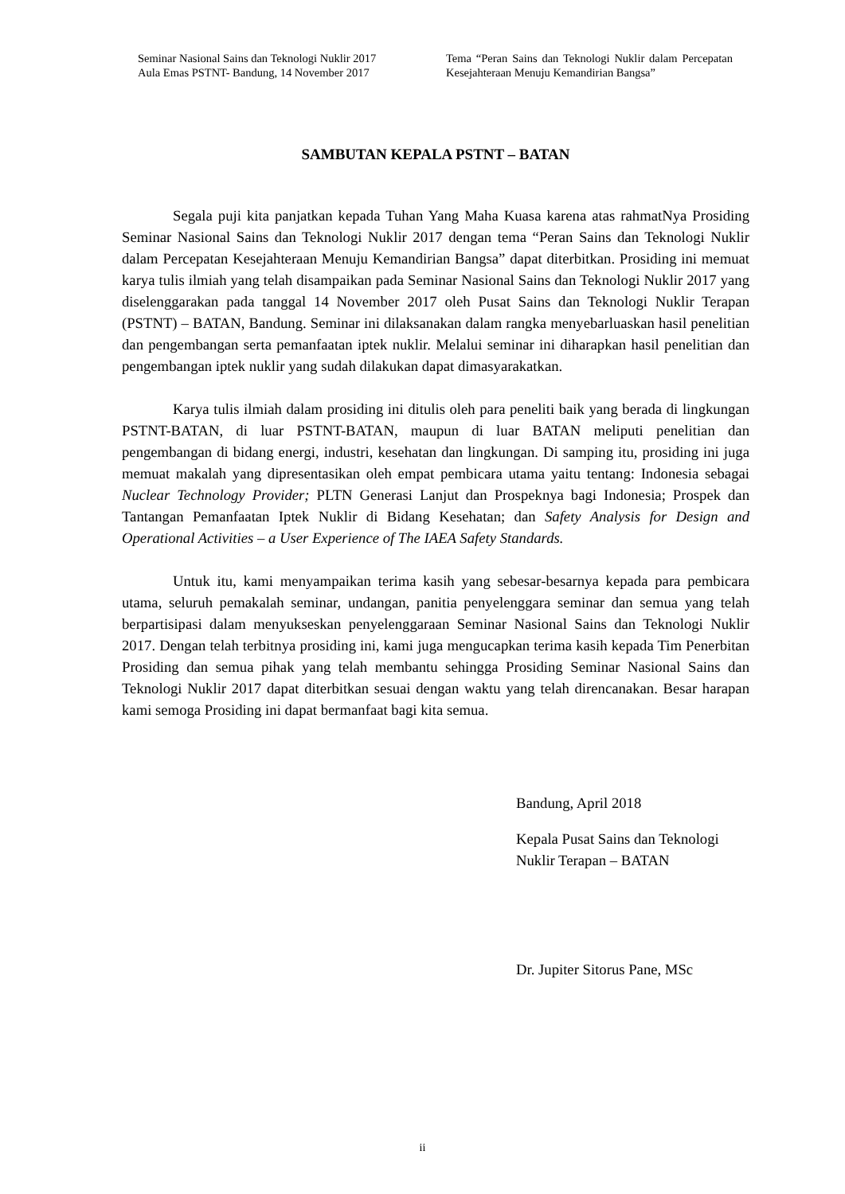Seminar Nasional Sains dan Teknologi Nuklir 2017
Aula Emas PSTNT- Bandung, 14 November 2017
Tema “Peran Sains dan Teknologi Nuklir dalam Percepatan Kesejahteraan Menuju Kemandirian Bangsa”
SAMBUTAN KEPALA PSTNT – BATAN
Segala puji kita panjatkan kepada Tuhan Yang Maha Kuasa karena atas rahmatNya Prosiding Seminar Nasional Sains dan Teknologi Nuklir 2017 dengan tema “Peran Sains dan Teknologi Nuklir dalam Percepatan Kesejahteraan Menuju Kemandirian Bangsa” dapat diterbitkan. Prosiding ini memuat karya tulis ilmiah yang telah disampaikan pada Seminar Nasional Sains dan Teknologi Nuklir 2017 yang diselenggarakan pada tanggal 14 November 2017 oleh Pusat Sains dan Teknologi Nuklir Terapan (PSTNT) – BATAN, Bandung. Seminar ini dilaksanakan dalam rangka menyebarluaskan hasil penelitian dan pengembangan serta pemanfaatan iptek nuklir. Melalui seminar ini diharapkan hasil penelitian dan pengembangan iptek nuklir yang sudah dilakukan dapat dimasyarakatkan.
Karya tulis ilmiah dalam prosiding ini ditulis oleh para peneliti baik yang berada di lingkungan PSTNT-BATAN, di luar PSTNT-BATAN, maupun di luar BATAN meliputi penelitian dan pengembangan di bidang energi, industri, kesehatan dan lingkungan. Di samping itu, prosiding ini juga memuat makalah yang dipresentasikan oleh empat pembicara utama yaitu tentang: Indonesia sebagai Nuclear Technology Provider; PLTN Generasi Lanjut dan Prospeknya bagi Indonesia; Prospek dan Tantangan Pemanfaatan Iptek Nuklir di Bidang Kesehatan; dan Safety Analysis for Design and Operational Activities – a User Experience of The IAEA Safety Standards.
Untuk itu, kami menyampaikan terima kasih yang sebesar-besarnya kepada para pembicara utama, seluruh pemakalah seminar, undangan, panitia penyelenggara seminar dan semua yang telah berpartisipasi dalam menyukseskan penyelenggaraan Seminar Nasional Sains dan Teknologi Nuklir 2017. Dengan telah terbitnya prosiding ini, kami juga mengucapkan terima kasih kepada Tim Penerbitan Prosiding dan semua pihak yang telah membantu sehingga Prosiding Seminar Nasional Sains dan Teknologi Nuklir 2017 dapat diterbitkan sesuai dengan waktu yang telah direncanakan. Besar harapan kami semoga Prosiding ini dapat bermanfaat bagi kita semua.
Bandung, April 2018
Kepala Pusat Sains dan Teknologi
Nuklir Terapan – BATAN
Dr. Jupiter Sitorus Pane, MSc
ii